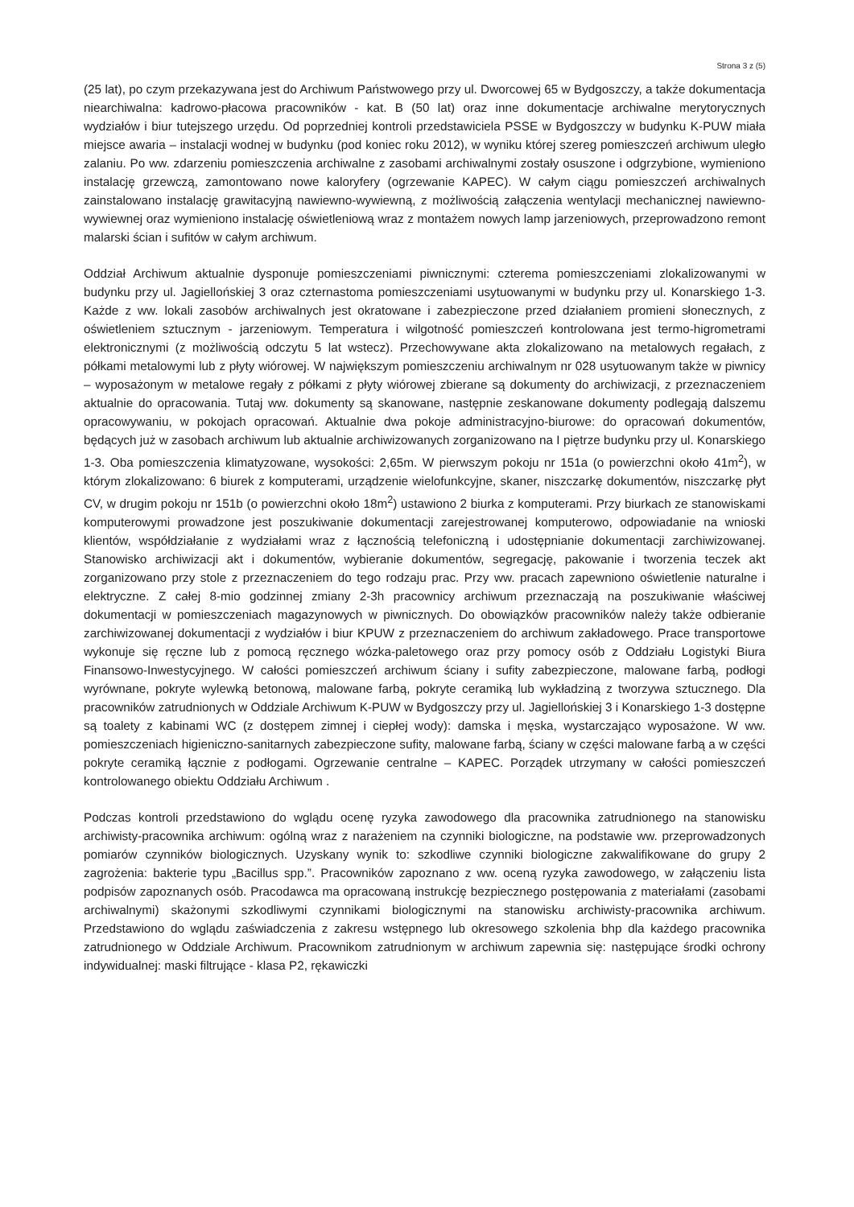Strona 3 z (5)
(25 lat), po czym przekazywana jest do Archiwum Państwowego przy ul. Dworcowej 65 w Bydgoszczy, a także dokumentacja niearchiwalna: kadrowo-płacowa pracowników - kat. B (50 lat) oraz inne dokumentacje archiwalne merytorycznych wydziałów i biur tutejszego urzędu. Od poprzedniej kontroli przedstawiciela PSSE w Bydgoszczy w budynku K-PUW miała miejsce awaria – instalacji wodnej w budynku (pod koniec roku 2012), w wyniku której szereg pomieszczeń archiwum uległo zalaniu. Po ww. zdarzeniu pomieszczenia archiwalne z zasobami archiwalnymi zostały osuszone i odgrzybione, wymieniono instalację grzewczą, zamontowano nowe kaloryfery (ogrzewanie KAPEC). W całym ciągu pomieszczeń archiwalnych zainstalowano instalację grawitacyjną nawiewno-wywiewną, z możliwością załączenia wentylacji mechanicznej nawiewno-wywiewnej oraz wymieniono instalację oświetleniową wraz z montażem nowych lamp jarzeniowych, przeprowadzono remont malarski ścian i sufitów w całym archiwum.
Oddział Archiwum aktualnie dysponuje pomieszczeniami piwnicznymi: czterema pomieszczeniami zlokalizowanymi w budynku przy ul. Jagiellońskiej 3 oraz czternastoma pomieszczeniami usytuowanymi w budynku przy ul. Konarskiego 1-3. Każde z ww. lokali zasobów archiwalnych jest okratowane i zabezpieczone przed działaniem promieni słonecznych, z oświetleniem sztucznym - jarzeniowym. Temperatura i wilgotność pomieszczeń kontrolowana jest termo-higrometrami elektronicznymi (z możliwością odczytu 5 lat wstecz). Przechowywane akta zlokalizowano na metalowych regałach, z półkami metalowymi lub z płyty wiórowej. W największym pomieszczeniu archiwalnym nr 028 usytuowanym także w piwnicy – wyposażonym w metalowe regały z półkami z płyty wiórowej zbierane są dokumenty do archiwizacji, z przeznaczeniem aktualnie do opracowania. Tutaj ww. dokumenty są skanowane, następnie zeskanowane dokumenty podlegają dalszemu opracowywaniu, w pokojach opracowań. Aktualnie dwa pokoje administracyjno-biurowe: do opracowań dokumentów, będących już w zasobach archiwum lub aktualnie archiwizowanych zorganizowano na I piętrze budynku przy ul. Konarskiego 1-3. Oba pomieszczenia klimatyzowane, wysokości: 2,65m. W pierwszym pokoju nr 151a (o powierzchni około 41m<sup>2</sup>), w którym zlokalizowano: 6 biurek z komputerami, urządzenie wielofunkcyjne, skaner, niszczarkę dokumentów, niszczarkę płyt CV, w drugim pokoju nr 151b (o powierzchni około 18m<sup>2</sup>) ustawiono 2 biurka z komputerami. Przy biurkach ze stanowiskami komputerowymi prowadzone jest poszukiwanie dokumentacji zarejestrowanej komputerowo, odpowiadanie na wnioski klientów, współdziałanie z wydziałami wraz z łącznością telefoniczną i udostępnianie dokumentacji zarchiwizowanej. Stanowisko archiwizacji akt i dokumentów, wybieranie dokumentów, segregację, pakowanie i tworzenia teczek akt zorganizowano przy stole z przeznaczeniem do tego rodzaju prac. Przy ww. pracach zapewniono oświetlenie naturalne i elektryczne. Z całej 8-mio godzinnej zmiany 2-3h pracownicy archiwum przeznaczają na poszukiwanie właściwej dokumentacji w pomieszczeniach magazynowych w piwnicznych. Do obowiązków pracowników należy także odbieranie zarchiwizowanej dokumentacji z wydziałów i biur KPUW z przeznaczeniem do archiwum zakładowego. Prace transportowe wykonuje się ręczne lub z pomocą ręcznego wózka-paletowego oraz przy pomocy osób z Oddziału Logistyki Biura Finansowo-Inwestycyjnego. W całości pomieszczeń archiwum ściany i sufity zabezpieczone, malowane farbą, podłogi wyrównane, pokryte wylewką betonową, malowane farbą, pokryte ceramiką lub wykładziną z tworzywa sztucznego. Dla pracowników zatrudnionych w Oddziale Archiwum K-PUW w Bydgoszczy przy ul. Jagiellońskiej 3 i Konarskiego 1-3 dostępne są toalety z kabinami WC (z dostępem zimnej i ciepłej wody): damska i męska, wystarczająco wyposażone. W ww. pomieszczeniach higieniczno-sanitarnych zabezpieczone sufity, malowane farbą, ściany w części malowane farbą a w części pokryte ceramiką łącznie z podłogami. Ogrzewanie centralne – KAPEC. Porządek utrzymany w całości pomieszczeń kontrolowanego obiektu Oddziału Archiwum .
Podczas kontroli przedstawiono do wglądu ocenę ryzyka zawodowego dla pracownika zatrudnionego na stanowisku archiwisty-pracownika archiwum: ogólną wraz z narażeniem na czynniki biologiczne, na podstawie ww. przeprowadzonych pomiarów czynników biologicznych. Uzyskany wynik to: szkodliwe czynniki biologiczne zakwalifikowane do grupy 2 zagrożenia: bakterie typu „Bacillus spp.”. Pracowników zapoznano z ww. oceną ryzyka zawodowego, w załączeniu lista podpisów zapoznanych osób. Pracodawca ma opracowaną instrukcję bezpiecznego postępowania z materiałami (zasobami archiwalnymi) skażonymi szkodliwymi czynnikami biologicznymi na stanowisku archiwisty-pracownika archiwum. Przedstawiono do wglądu zaświadczenia z zakresu wstępnego lub okresowego szkolenia bhp dla każdego pracownika zatrudnionego w Oddziale Archiwum. Pracownikom zatrudnionym w archiwum zapewnia się: następujące środki ochrony indywidualnej: maski filtrujące - klasa P2, rękawiczki